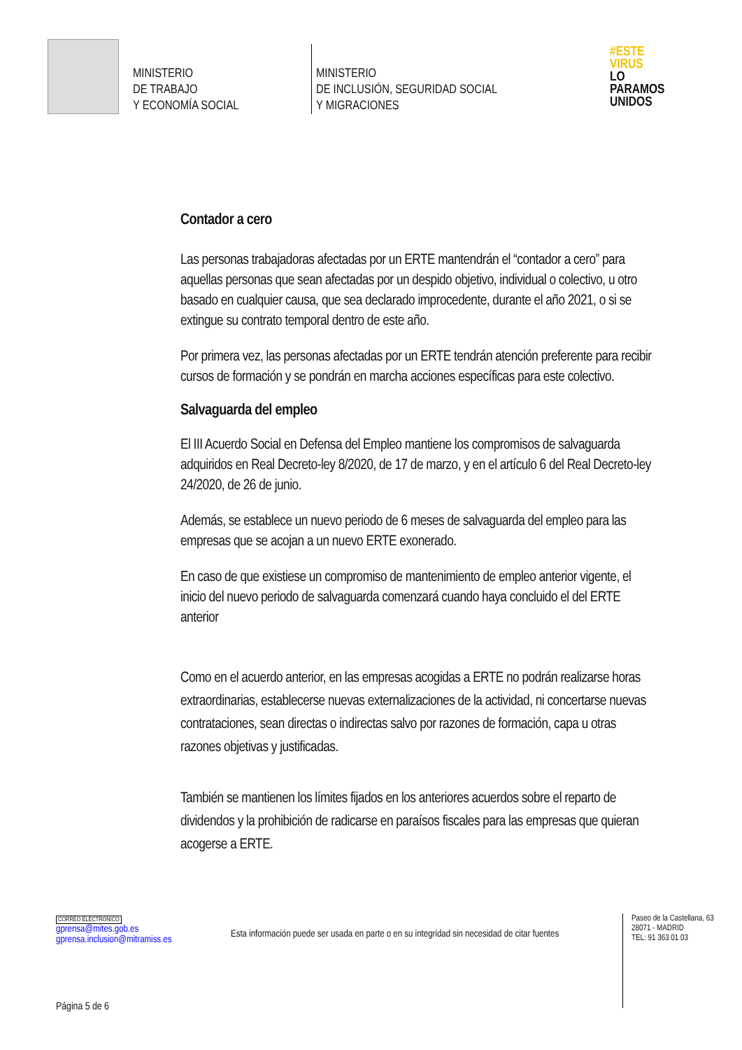MINISTERIO
DE TRABAJO
Y ECONOMÍA SOCIAL
MINISTERIO
DE INCLUSIÓN, SEGURIDAD SOCIAL
Y MIGRACIONES
#ESTE
VIRUS
LO
PARAMOS
UNIDOS
Contador a cero
Las personas trabajadoras afectadas por un ERTE mantendrán el “contador a cero” para aquellas personas que sean afectadas por un despido objetivo, individual o colectivo, u otro basado en cualquier causa, que sea declarado improcedente, durante el año 2021, o si se extingue su contrato temporal dentro de este año.
Por primera vez, las personas afectadas por un ERTE tendrán atención preferente para recibir cursos de formación y se pondrán en marcha acciones específicas para este colectivo.
Salvaguarda del empleo
El III Acuerdo Social en Defensa del Empleo mantiene los compromisos de salvaguarda adquiridos en Real Decreto-ley 8/2020, de 17 de marzo, y en el artículo 6 del Real Decreto-ley 24/2020, de 26 de junio.
Además, se establece un nuevo periodo de 6 meses de salvaguarda del empleo para las empresas que se acojan a un nuevo ERTE exonerado.
En caso de que existiese un compromiso de mantenimiento de empleo anterior vigente, el inicio del nuevo periodo de salvaguarda comenzará cuando haya concluido el del ERTE anterior
Como en el acuerdo anterior, en las empresas acogidas a ERTE no podrán realizarse horas extraordinarias, establecerse nuevas externalizaciones de la actividad, ni concertarse nuevas contrataciones, sean directas o indirectas salvo por razones de formación, capa u otras razones objetivas y justificadas.
También se mantienen los límites fijados en los anteriores acuerdos sobre el reparto de dividendos y la prohibición de radicarse en paraísos fiscales para las empresas que quieran acogerse a ERTE.
CORREO ELECTRÓNICO
gprensa@mites.gob.es
gprensa.inclusion@mitramiss.es
Esta información puede ser usada en parte o en su integridad sin necesidad de citar fuentes
Paseo de la Castellana, 63
28071 - MADRID
TEL: 91 363 01 03
Página 5 de 6